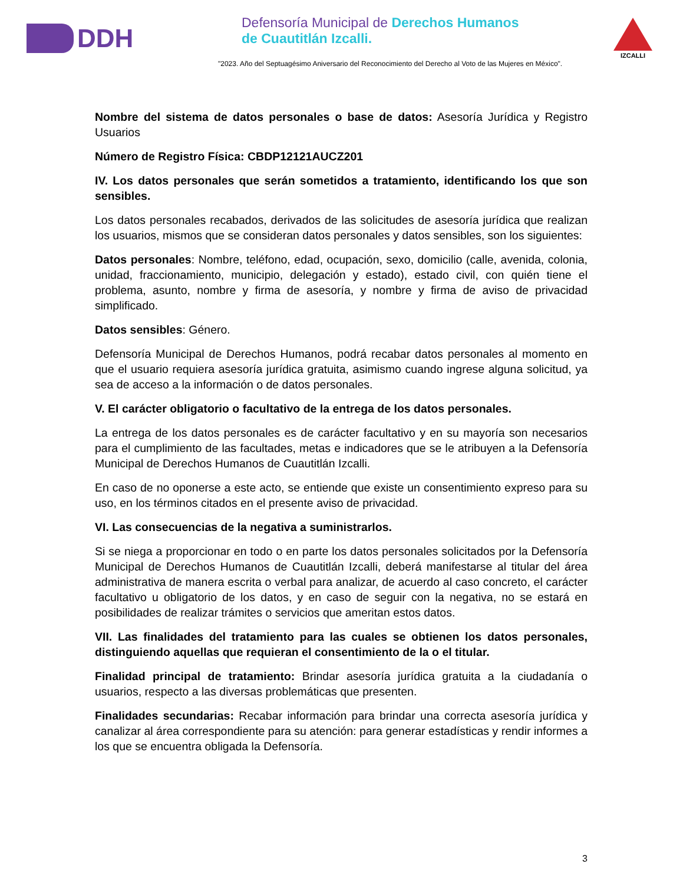DDH
Defensoría Municipal de Derechos Humanos
de Cuautitlán Izcalli.
"2023. Año del Septuagésimo Aniversario del Reconocimiento del Derecho al Voto de las Mujeres en México".
IZCALLI
Nombre del sistema de datos personales o base de datos: Asesoría Jurídica y Registro Usuarios
Número de Registro Física: CBDP12121AUCZ201
IV. Los datos personales que serán sometidos a tratamiento, identificando los que son sensibles.
Los datos personales recabados, derivados de las solicitudes de asesoría jurídica que realizan los usuarios, mismos que se consideran datos personales y datos sensibles, son los siguientes:
Datos personales: Nombre, teléfono, edad, ocupación, sexo, domicilio (calle, avenida, colonia, unidad, fraccionamiento, municipio, delegación y estado), estado civil, con quién tiene el problema, asunto, nombre y firma de asesoría, y nombre y firma de aviso de privacidad simplificado.
Datos sensibles: Género.
Defensoría Municipal de Derechos Humanos, podrá recabar datos personales al momento en que el usuario requiera asesoría jurídica gratuita, asimismo cuando ingrese alguna solicitud, ya sea de acceso a la información o de datos personales.
V. El carácter obligatorio o facultativo de la entrega de los datos personales.
La entrega de los datos personales es de carácter facultativo y en su mayoría son necesarios para el cumplimiento de las facultades, metas e indicadores que se le atribuyen a la Defensoría Municipal de Derechos Humanos de Cuautitlán Izcalli.
En caso de no oponerse a este acto, se entiende que existe un consentimiento expreso para su uso, en los términos citados en el presente aviso de privacidad.
VI. Las consecuencias de la negativa a suministrarlos.
Si se niega a proporcionar en todo o en parte los datos personales solicitados por la Defensoría Municipal de Derechos Humanos de Cuautitlán Izcalli, deberá manifestarse al titular del área administrativa de manera escrita o verbal para analizar, de acuerdo al caso concreto, el carácter facultativo u obligatorio de los datos, y en caso de seguir con la negativa, no se estará en posibilidades de realizar trámites o servicios que ameritan estos datos.
VII. Las finalidades del tratamiento para las cuales se obtienen los datos personales, distinguiendo aquellas que requieran el consentimiento de la o el titular.
Finalidad principal de tratamiento: Brindar asesoría jurídica gratuita a la ciudadanía o usuarios, respecto a las diversas problemáticas que presenten.
Finalidades secundarias: Recabar información para brindar una correcta asesoría jurídica y canalizar al área correspondiente para su atención: para generar estadísticas y rendir informes a los que se encuentra obligada la Defensoría.
3